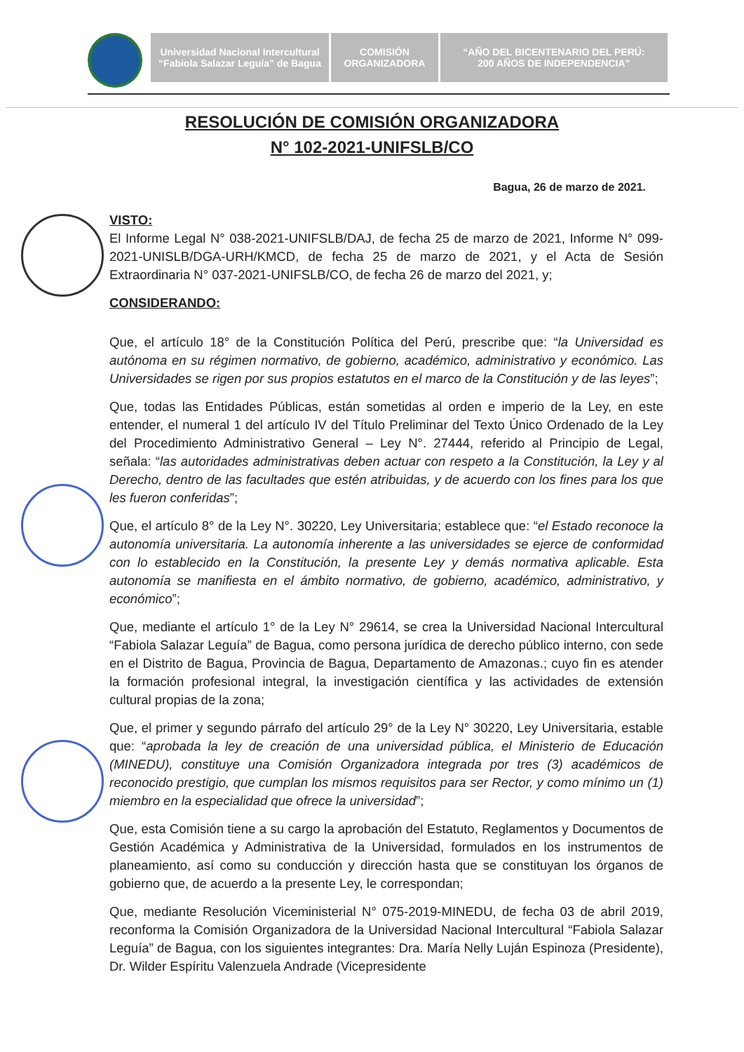Universidad Nacional Intercultural
“Fabiola Salazar Leguía” de Bagua
COMISIÓN
ORGANIZADORA
“AÑO DEL BICENTENARIO DEL PERÚ:
200 AÑOS DE INDEPENDENCIA”
RESOLUCIÓN DE COMISIÓN ORGANIZADORA
N° 102-2021-UNIFSLB/CO
Bagua, 26 de marzo de 2021.
VISTO:
El Informe Legal N° 038-2021-UNIFSLB/DAJ, de fecha 25 de marzo de 2021, Informe N° 099-2021-UNISLB/DGA-URH/KMCD, de fecha 25 de marzo de 2021, y el Acta de Sesión Extraordinaria N° 037-2021-UNIFSLB/CO, de fecha 26 de marzo del 2021, y;
CONSIDERANDO:
Que, el artículo 18° de la Constitución Política del Perú, prescribe que: “la Universidad es autónoma en su régimen normativo, de gobierno, académico, administrativo y económico. Las Universidades se rigen por sus propios estatutos en el marco de la Constitución y de las leyes”;
Que, todas las Entidades Públicas, están sometidas al orden e imperio de la Ley, en este entender, el numeral 1 del artículo IV del Título Preliminar del Texto Único Ordenado de la Ley del Procedimiento Administrativo General – Ley N°. 27444, referido al Principio de Legal, señala: “las autoridades administrativas deben actuar con respeto a la Constitución, la Ley y al Derecho, dentro de las facultades que estén atribuidas, y de acuerdo con los fines para los que les fueron conferidas”;
Que, el artículo 8° de la Ley N°. 30220, Ley Universitaria; establece que: “el Estado reconoce la autonomía universitaria. La autonomía inherente a las universidades se ejerce de conformidad con lo establecido en la Constitución, la presente Ley y demás normativa aplicable. Esta autonomía se manifiesta en el ámbito normativo, de gobierno, académico, administrativo, y económico”;
Que, mediante el artículo 1° de la Ley N° 29614, se crea la Universidad Nacional Intercultural “Fabiola Salazar Leguía” de Bagua, como persona jurídica de derecho público interno, con sede en el Distrito de Bagua, Provincia de Bagua, Departamento de Amazonas.; cuyo fin es atender la formación profesional integral, la investigación científica y las actividades de extensión cultural propias de la zona;
Que, el primer y segundo párrafo del artículo 29° de la Ley N° 30220, Ley Universitaria, estable que: “aprobada la ley de creación de una universidad pública, el Ministerio de Educación (MINEDU), constituye una Comisión Organizadora integrada por tres (3) académicos de reconocido prestigio, que cumplan los mismos requisitos para ser Rector, y como mínimo un (1) miembro en la especialidad que ofrece la universidad”;
Que, esta Comisión tiene a su cargo la aprobación del Estatuto, Reglamentos y Documentos de Gestión Académica y Administrativa de la Universidad, formulados en los instrumentos de planeamiento, así como su conducción y dirección hasta que se constituyan los órganos de gobierno que, de acuerdo a la presente Ley, le correspondan;
Que, mediante Resolución Viceministerial N° 075-2019-MINEDU, de fecha 03 de abril 2019, reconforma la Comisión Organizadora de la Universidad Nacional Intercultural “Fabiola Salazar Leguía” de Bagua, con los siguientes integrantes: Dra. María Nelly Luján Espinoza (Presidente), Dr. Wilder Espíritu Valenzuela Andrade (Vicepresidente